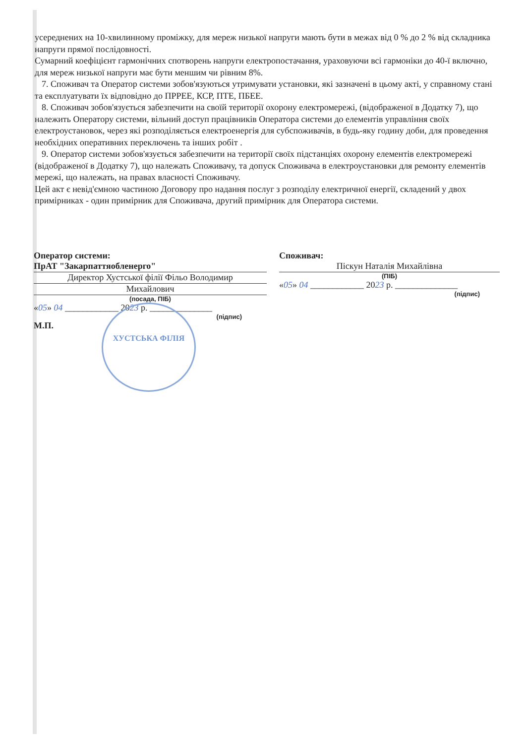усереднених на 10-хвилинному проміжку, для мереж низької напруги мають бути в межах від 0 % до 2 % від складника напруги прямої послідовності.
Сумарний коефіцієнт гармонічних спотворень напруги електропостачання, ураховуючи всі гармоніки до 40-ї включно, для мереж низької напруги має бути меншим чи рівним 8%.
7. Споживач та Оператор системи зобов'язуються утримувати установки, які зазначені в цьому акті, у справному стані та експлуатувати їх відповідно до ПРРЕЕ, КСР, ПТЕ, ПБЕЕ.
8. Споживач зобов'язується забезпечити на своїй території охорону електромережі, (відображеної в Додатку 7), що належить Оператору системи, вільний доступ працівників Оператора системи до елементів управління своїх електроустановок, через які розподіляється електроенергія для субспоживачів, в будь-яку годину доби, для проведення необхідних оперативних переключень та інших робіт .
9. Оператор системи зобов'язується забезпечити на території своїх підстанціях охорону елементів електромережі (відображеної в Додатку 7), що належать Споживачу, та допуск Споживача в електроустановки для ремонту елементів мережі, що належать, на правах власності Споживачу.
Цей акт є невід'ємною частиною Договору про надання послуг з розподілу електричної енергії, складений у двох примірниках - один примірник для Споживача, другий примірник для Оператора системи.
Оператор системи:
ПрАТ "Закарпаттяобленерго"
Директор Хустської філії Фільо Володимир
Михайлович
(посада, ПІБ)
«05» 04 ____________ 2023 р. ______________
(підпис)
М.П.
Споживач:
Піскун Наталія Михайлівна
(ПІБ)
«05» 04 ____________ 2023 р. ______________
(підпис)
ХУСТСЬКА ФІЛІЯ